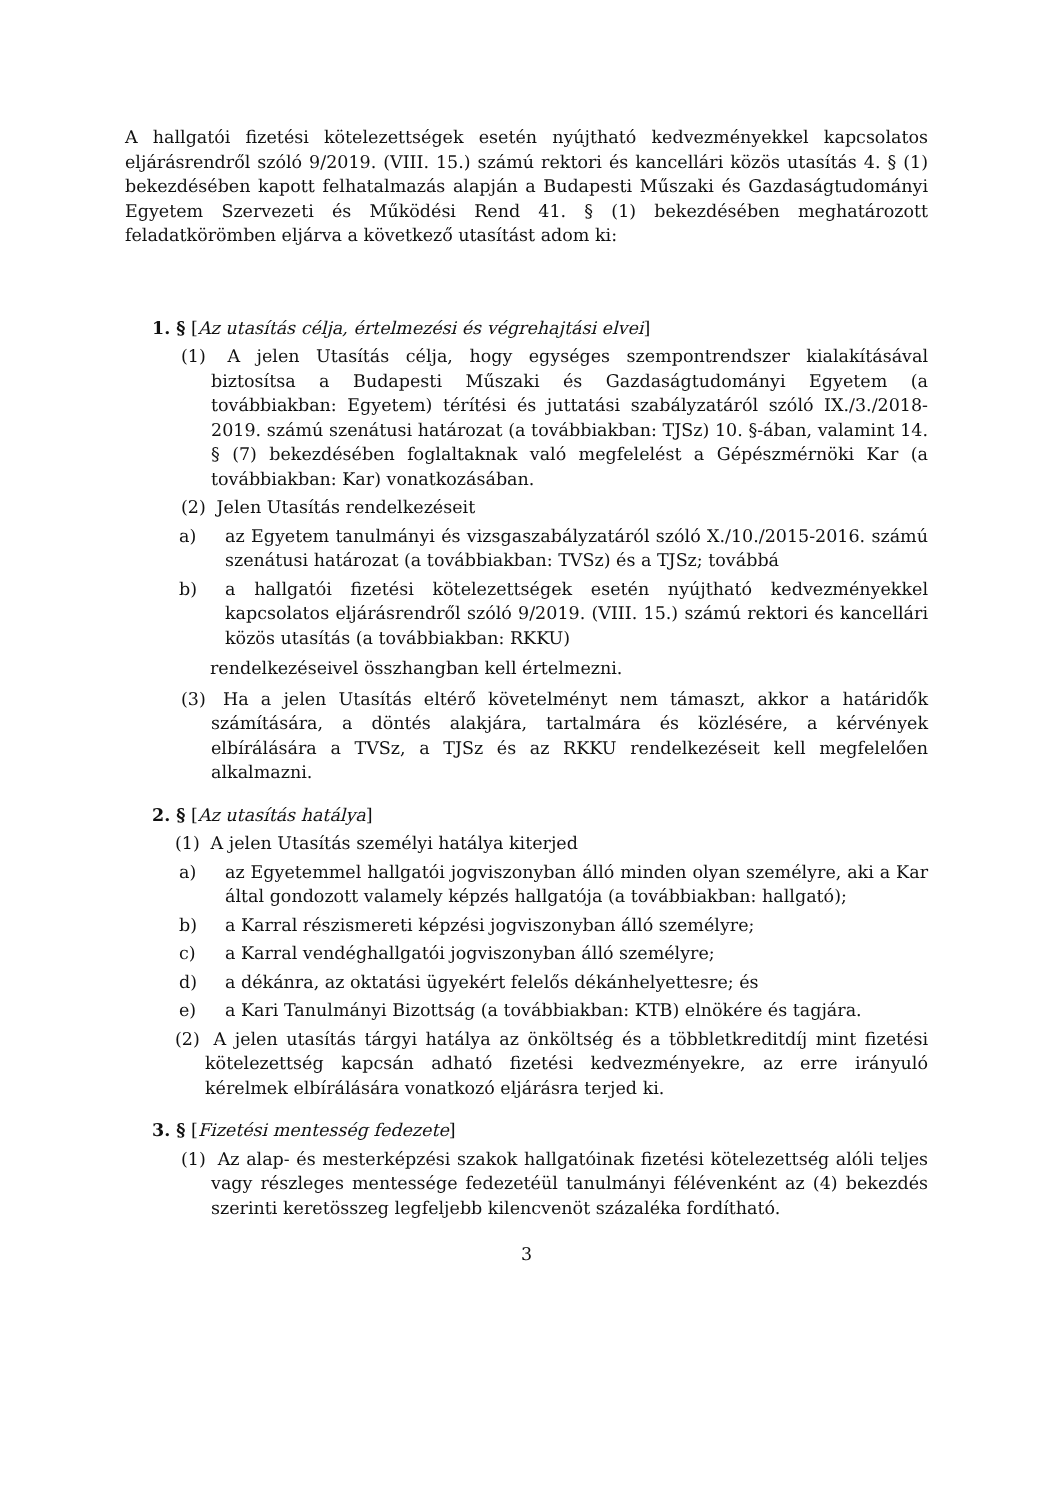A hallgatói fizetési kötelezettségek esetén nyújtható kedvezményekkel kapcsolatos eljárásrendről szóló 9/2019. (VIII. 15.) számú rektori és kancellári közös utasítás 4. § (1) bekezdésében kapott felhatalmazás alapján a Budapesti Műszaki és Gazdaságtudományi Egyetem Szervezeti és Működési Rend 41. § (1) bekezdésében meghatározott feladatkörömben eljárva a következő utasítást adom ki:
1. § [Az utasítás célja, értelmezési és végrehajtási elvei]
(1) A jelen Utasítás célja, hogy egységes szempontrendszer kialakításával biztosítsa a Budapesti Műszaki és Gazdaságtudományi Egyetem (a továbbiakban: Egyetem) térítési és juttatási szabályzatáról szóló IX./3./2018-2019. számú szenátusi határozat (a továbbiakban: TJSz) 10. §-ában, valamint 14. § (7) bekezdésében foglaltaknak való megfelelést a Gépészmérnöki Kar (a továbbiakban: Kar) vonatkozásában.
(2) Jelen Utasítás rendelkezéseit
a) az Egyetem tanulmányi és vizsgaszabályzatáról szóló X./10./2015-2016. számú szenátusi határozat (a továbbiakban: TVSz) és a TJSz; továbbá
b) a hallgatói fizetési kötelezettségek esetén nyújtható kedvezményekkel kapcsolatos eljárásrendről szóló 9/2019. (VIII. 15.) számú rektori és kancellári közös utasítás (a továbbiakban: RKKU)
rendelkezéseivel összhangban kell értelmezni.
(3) Ha a jelen Utasítás eltérő követelményt nem támaszt, akkor a határidők számítására, a döntés alakjára, tartalmára és közlésére, a kérvények elbírálására a TVSz, a TJSz és az RKKU rendelkezéseit kell megfelelően alkalmazni.
2. § [Az utasítás hatálya]
(1) A jelen Utasítás személyi hatálya kiterjed
a) az Egyetemmel hallgatói jogviszonyban álló minden olyan személyre, aki a Kar által gondozott valamely képzés hallgatója (a továbbiakban: hallgató);
b) a Karral részismereti képzési jogviszonyban álló személyre;
c) a Karral vendéghallgatói jogviszonyban álló személyre;
d) a dékánra, az oktatási ügyekért felelős dékánhelyettesre; és
e) a Kari Tanulmányi Bizottság (a továbbiakban: KTB) elnökére és tagjára.
(2) A jelen utasítás tárgyi hatálya az önköltség és a többletkreditdíj mint fizetési kötelezettség kapcsán adható fizetési kedvezményekre, az erre irányuló kérelmek elbírálására vonatkozó eljárásra terjed ki.
3. § [Fizetési mentesség fedezete]
(1) Az alap- és mesterképzési szakok hallgatóinak fizetési kötelezettség alóli teljes vagy részleges mentessége fedezetéül tanulmányi félévenként az (4) bekezdés szerinti keretösszeg legfeljebb kilencvenöt százaléka fordítható.
3